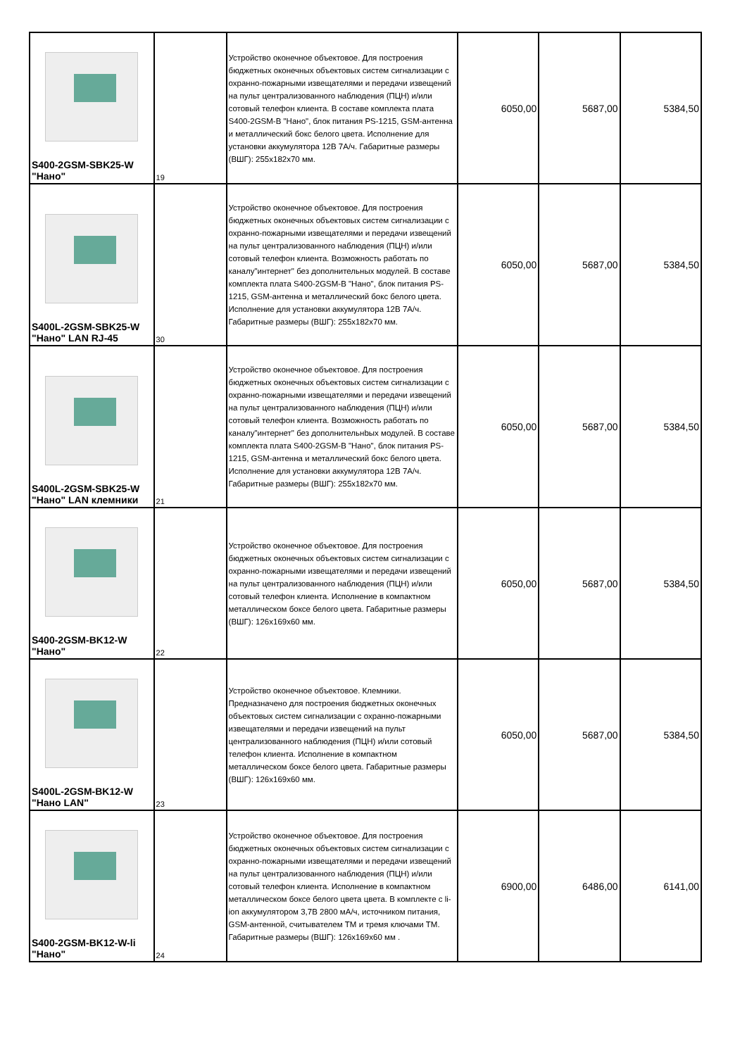| S400-2GSM-SBK25-W "Нано" | 19 | Устройство оконечное объектовое. Для построения бюджетных оконечных объектовых систем сигнализации с охранно-пожарными извещателями и передачи извещений на пульт централизованного наблюдения (ПЦН) и/или сотовый телефон клиента. В составе комплекта плата S400-2GSM-B "Нано", блок питания PS-1215, GSM-антенна и металлический бокс белого цвета. Исполнение для установки аккумулятора 12В 7А/ч. Габаритные размеры (ВШГ): 255x182x70 мм. | 6050,00 | 5687,00 | 5384,50 |
| S400L-2GSM-SBK25-W "Нано" LAN RJ-45 | 30 | Устройство оконечное объектовое. Для построения бюджетных оконечных объектовых систем сигнализации с охранно-пожарными извещателями и передачи извещений на пульт централизованного наблюдения (ПЦН) и/или сотовый телефон клиента. Возможность работать по каналу"интернет" без дополнительных модулей. В составе комплекта плата S400-2GSM-B "Нано", блок питания PS-1215, GSM-антенна и металлический бокс белого цвета. Исполнение для установки аккумулятора 12В 7А/ч. Габаритные размеры (ВШГ): 255x182x70 мм. | 6050,00 | 5687,00 | 5384,50 |
| S400L-2GSM-SBK25-W "Нано" LAN клемники | 21 | Устройство оконечное объектовое. Для построения бюджетных оконечных объектовых систем сигнализации с охранно-пожарными извещателями и передачи извещений на пульт централизованного наблюдения (ПЦН) и/или сотовый телефон клиента. Возможность работать по каналу"интернет" без дополнительнbых модулей. В составе комплекта плата S400-2GSM-B "Нано", блок питания PS-1215, GSM-антенна и металлический бокс белого цвета. Исполнение для установки аккумулятора 12В 7А/ч. Габаритные размеры (ВШГ): 255x182x70 мм. | 6050,00 | 5687,00 | 5384,50 |
| S400-2GSM-BK12-W "Нано" | 22 | Устройство оконечное объектовое. Для построения бюджетных оконечных объектовых систем сигнализации с охранно-пожарными извещателями и передачи извещений на пульт централизованного наблюдения (ПЦН) и/или сотовый телефон клиента. Исполнение в компактном металлическом боксе белого цвета. Габаритные размеры (ВШГ): 126x169x60 мм. | 6050,00 | 5687,00 | 5384,50 |
| S400L-2GSM-BK12-W "Нано LAN" | 23 | Устройство оконечное объектовое. Клемники. Предназначено для построения бюджетных оконечных объектовых систем сигнализации с охранно-пожарными извещателями и передачи извещений на пульт централизованного наблюдения (ПЦН) и/или сотовый телефон клиента. Исполнение в компактном металлическом боксе белого цвета. Габаритные размеры (ВШГ): 126x169x60 мм. | 6050,00 | 5687,00 | 5384,50 |
| S400-2GSM-BK12-W-li "Нано" | 24 | Устройство оконечное объектовое. Для построения бюджетных оконечных объектовых систем сигнализации с охранно-пожарными извещателями и передачи извещений на пульт централизованного наблюдения (ПЦН) и/или сотовый телефон клиента. Исполнение в компактном металлическом боксе белого цвета цвета. В комплекте с li-ion аккумулятором 3,7В 2800 мА/ч, источником питания, GSM-антенной, считывателем ТМ и тремя ключами ТМ. Габаритные размеры (ВШГ): 126x169x60 мм . | 6900,00 | 6486,00 | 6141,00 |